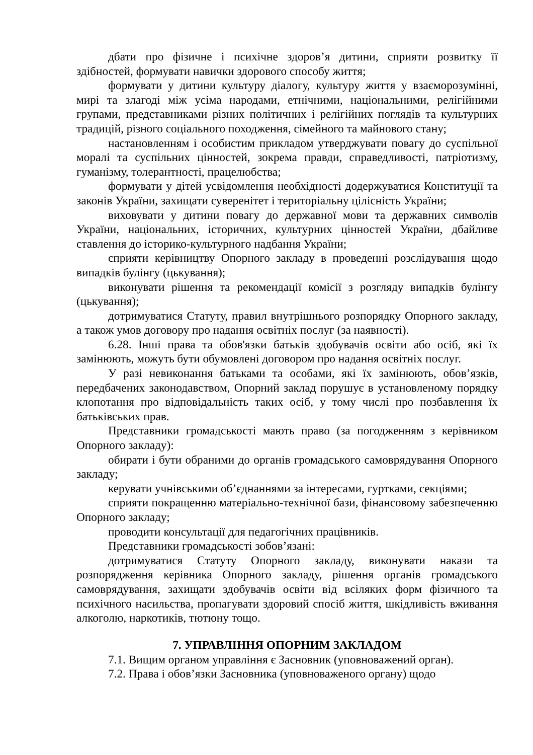дбати про фізичне і психічне здоров’я дитини, сприяти розвитку її здібностей, формувати навички здорового способу життя;
формувати у дитини культуру діалогу, культуру життя у взаєморозумінні, мирі та злагоді між усіма народами, етнічними, національними, релігійними групами, представниками різних політичних і релігійних поглядів та культурних традицій, різного соціального походження, сімейного та майнового стану;
настановленням і особистим прикладом утверджувати повагу до суспільної моралі та суспільних цінностей, зокрема правди, справедливості, патріотизму, гуманізму, толерантності, працелюбства;
формувати у дітей усвідомлення необхідності додержуватися Конституції та законів України, захищати суверенітет і територіальну цілісність України;
виховувати у дитини повагу до державної мови та державних символів України, національних, історичних, культурних цінностей України, дбайливе ставлення до історико-культурного надбання України;
сприяти керівництву Опорного закладу в проведенні розслідування щодо випадків булінгу (цькування);
виконувати рішення та рекомендації комісії з розгляду випадків булінгу (цькування);
дотримуватися Статуту, правил внутрішнього розпорядку Опорного закладу, а також умов договору про надання освітніх послуг (за наявності).
6.28. Інші права та обов'язки батьків здобувачів освіти або осіб, які їх замінюють, можуть бути обумовлені договором про надання освітніх послуг.
У разі невиконання батьками та особами, які їх замінюють, обов’язків, передбачених законодавством, Опорний заклад порушує в установленому порядку клопотання про відповідальність таких осіб, у тому числі про позбавлення їх батьківських прав.
Представники громадськості мають право (за погодженням з керівником Опорного закладу):
обирати і бути обраними до органів громадського самоврядування Опорного закладу;
керувати учнівськими об’єднаннями за інтересами, гуртками, секціями;
сприяти покращенню матеріально-технічної бази, фінансовому забезпеченню Опорного закладу;
проводити консультації для педагогічних працівників.
Представники громадськості зобов’язані:
дотримуватися Статуту Опорного закладу, виконувати накази та розпорядження керівника Опорного закладу, рішення органів громадського самоврядування, захищати здобувачів освіти від всіляких форм фізичного та психічного насильства, пропагувати здоровий спосіб життя, шкідливість вживання алкоголю, наркотиків, тютюну тощо.
7. УПРАВЛІННЯ ОПОРНИМ ЗАКЛАДОМ
7.1. Вищим органом управління є Засновник (уповноважений орган).
7.2. Права і обов’язки Засновника (уповноваженого органу) щодо